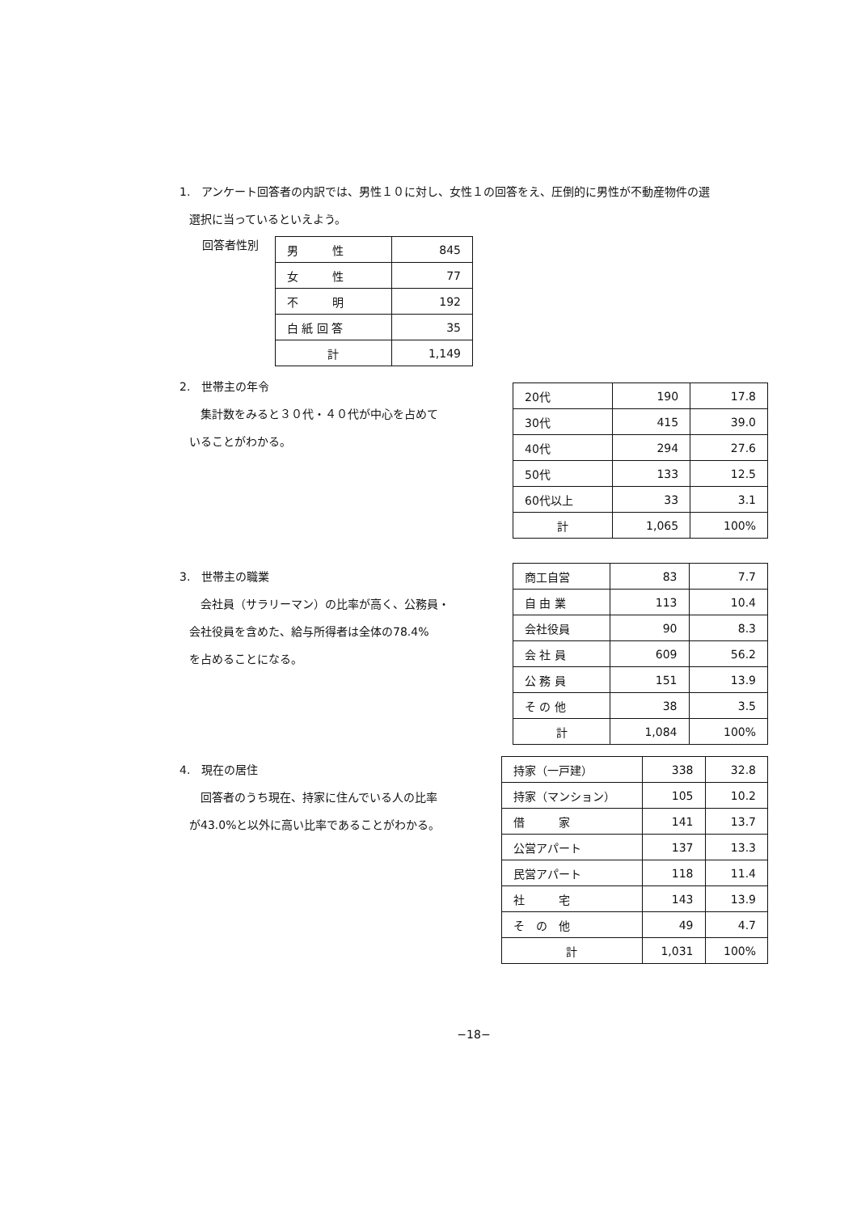1.　アンケート回答者の内訳では、男性１０に対し、女性１の回答をえ、圧倒的に男性が不動産物件の選
選択に当っているといえよう。
回答者性別
| 男 性 | 845 |
| 女 性 | 77 |
| 不 明 | 192 |
| 白 紙 回 答 | 35 |
| 計 | 1,149 |
2.　世帯主の年令
　集計数をみると３０代・４０代が中心を占めて
いることがわかる。
| 20代 | 190 | 17.8 |
| 30代 | 415 | 39.0 |
| 40代 | 294 | 27.6 |
| 50代 | 133 | 12.5 |
| 60代以上 | 33 | 3.1 |
| 計 | 1,065 | 100% |
3.　世帯主の職業
　会社員（サラリーマン）の比率が高く、公務員・
会社役員を含めた、給与所得者は全体の78.4%
を占めることになる。
| 商工自営 | 83 | 7.7 |
| 自 由 業 | 113 | 10.4 |
| 会社役員 | 90 | 8.3 |
| 会 社 員 | 609 | 56.2 |
| 公 務 員 | 151 | 13.9 |
| そ の 他 | 38 | 3.5 |
| 計 | 1,084 | 100% |
4.　現在の居住
　回答者のうち現在、持家に住んでいる人の比率
が43.0%と以外に高い比率であることがわかる。
| 持家（一戸建） | 338 | 32.8 |
| 持家（マンション） | 105 | 10.2 |
| 借 家 | 141 | 13.7 |
| 公営アパート | 137 | 13.3 |
| 民営アパート | 118 | 11.4 |
| 社 宅 | 143 | 13.9 |
| そ の 他 | 49 | 4.7 |
| 計 | 1,031 | 100% |
−18−